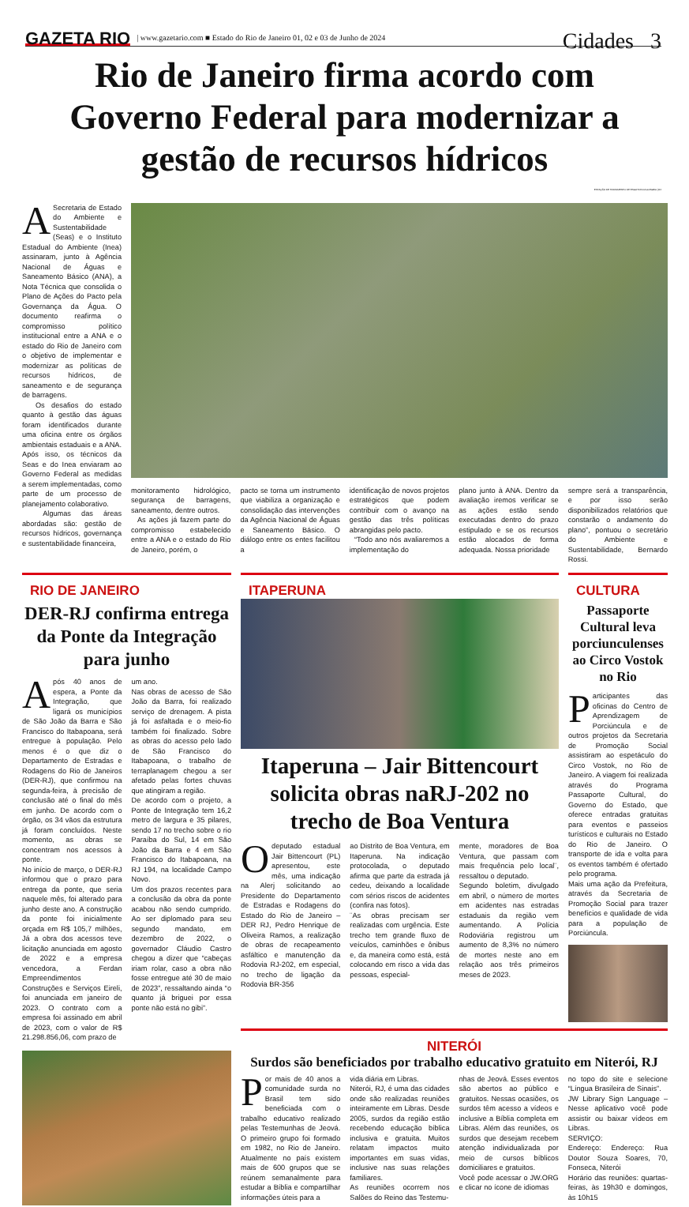GAZETA RIO | www.gazetario.com ■ Estado do Rio de Janeiro 01, 02 e 03 de Junho de 2024 Cidades 3
Rio de Janeiro firma acordo com Governo Federal para modernizar a gestão de recursos hídricos
ESTAÇÃO DE TRATAMENTO DE ESGOTOS DA ALEGRIA | RJ
ASecretaria de Estado do Ambiente e Sustentabilidade (Seas) e o Instituto Estadual do Ambiente (Inea) assinaram, junto à Agência Nacional de Águas e Saneamento Básico (ANA), a Nota Técnica que consolida o Plano de Ações do Pacto pela Governança da Água. O documento reafirma o compromisso político institucional entre a ANA e o estado do Rio de Janeiro com o objetivo de implementar e modernizar as políticas de recursos hídricos, de saneamento e de segurança de barragens.
Os desafios do estado quanto à gestão das águas foram identificados durante uma oficina entre os órgãos ambientais estaduais e a ANA. Após isso, os técnicos da Seas e do Inea enviaram ao Governo Federal as medidas a serem implementadas, como parte de um processo de planejamento colaborativo.
Algumas das áreas abordadas são: gestão de recursos hídricos, governança e sustentabilidade financeira,
monitoramento hidrológico, segurança de barragens, saneamento, dentre outros.
As ações já fazem parte do compromisso estabelecido entre a ANA e o estado do Rio de Janeiro, porém, o
pacto se torna um instrumento que viabiliza a organização e consolidação das intervenções da Agência Nacional de Águas e Saneamento Básico. O diálogo entre os entes facilitou a
identificação de novos projetos estratégicos que podem contribuir com o avanço na gestão das três políticas abrangidas pelo pacto.
“Todo ano nós avaliaremos a implementação do
plano junto à ANA. Dentro da avaliação iremos verificar se as ações estão sendo executadas dentro do prazo estipulado e se os recursos estão alocados de forma adequada. Nossa prioridade
sempre será a transparência, e por isso serão disponibilizados relatórios que constarão o andamento do plano”, pontuou o secretário do Ambiente e Sustentabilidade, Bernardo Rossi.
RIO DE JANEIRO
DER-RJ confirma entrega da Ponte da Integração para junho
Após 40 anos de espera, a Ponte da Integração, que ligará os municípios de São João da Barra e São Francisco do Itabapoana, será entregue à população. Pelo menos é o que diz o Departamento de Estradas e Rodagens do Rio de Janeiros (DER-RJ), que confirmou na segunda-feira, à precisão de conclusão até o final do mês em junho. De acordo com o órgão, os 34 vãos da estrutura já foram concluídos. Neste momento, as obras se concentram nos acessos à ponte.
No início de março, o DER-RJ informou que o prazo para entrega da ponte, que seria naquele mês, foi alterado para junho deste ano. A construção da ponte foi inicialmente orçada em R$ 105,7 milhões, Já a obra dos acessos teve licitação anunciada em agosto de 2022 e a empresa vencedora, a Ferdan Empreendimentos Construções e Serviços Eireli, foi anunciada em janeiro de 2023. O contrato com a empresa foi assinado em abril de 2023, com o valor de R$ 21.298.856,06, com prazo de
um ano.
Nas obras de acesso de São João da Barra, foi realizado serviço de drenagem. A pista já foi asfaltada e o meio-fio também foi finalizado. Sobre as obras do acesso pelo lado de São Francisco do Itabapoana, o trabalho de terraplanagem chegou a ser afetado pelas fortes chuvas que atingiram a região.
De acordo com o projeto, a Ponte de Integração tem 16,2 metro de largura e 35 pilares, sendo 17 no trecho sobre o rio Paraíba do Sul, 14 em São João da Barra e 4 em São Francisco do Itabapoana, na RJ 194, na localidade Campo Novo.
Um dos prazos recentes para a conclusão da obra da ponte acabou não sendo cumprido. Ao ser diplomado para seu segundo mandato, em dezembro de 2022, o governador Cláudio Castro chegou a dizer que “cabeças iriam rolar, caso a obra não fosse entregue até 30 de maio de 2023”, ressaltando ainda “o quanto já briguei por essa ponte não está no gibi”.
ITAPERUNA
Itaperuna – Jair Bittencourt solicita obras naRJ-202 no trecho de Boa Ventura
Odeputado estadual Jair Bittencourt (PL) apresentou, este mês, uma indicação na Alerj solicitando ao Presidente do Departamento de Estradas e Rodagens do Estado do Rio de Janeiro – DER RJ, Pedro Henrique de Oliveira Ramos, a realização de obras de recapeamento asfáltico e manutenção da Rodovia RJ-202, em especial, no trecho de ligação da Rodovia BR-356
ao Distrito de Boa Ventura, em Itaperuna. Na indicação protocolada, o deputado afirma que parte da estrada já cedeu, deixando a localidade com sérios riscos de acidentes (confira nas fotos).
¨As obras precisam ser realizadas com urgência. Este trecho tem grande fluxo de veículos, caminhões e ônibus e, da maneira como está, está colocando em risco a vida das pessoas, especial-
mente, moradores de Boa Ventura, que passam com mais frequência pelo local¨, ressaltou o deputado.
Segundo boletim, divulgado em abril, o número de mortes em acidentes nas estradas estaduais da região vem aumentando. A Polícia Rodoviária registrou um aumento de 8,3% no número de mortes neste ano em relação aos três primeiros meses de 2023.
CULTURA
Passaporte Cultural leva porciunculenses ao Circo Vostok no Rio
Participantes das oficinas do Centro de Aprendizagem de Porciúncula e de outros projetos da Secretaria de Promoção Social assistiram ao espetáculo do Circo Vostok, no Rio de Janeiro. A viagem foi realizada através do Programa Passaporte Cultural, do Governo do Estado, que oferece entradas gratuitas para eventos e passeios turísticos e culturais no Estado do Rio de Janeiro. O transporte de ida e volta para os eventos também é ofertado pelo programa.
Mais uma ação da Prefeitura, através da Secretaria de Promoção Social para trazer benefícios e qualidade de vida para a população de Porciúncula.
NITERÓI
Surdos são beneficiados por trabalho educativo gratuito em Niterói, RJ
Por mais de 40 anos a comunidade surda no Brasil tem sido beneficiada com o trabalho educativo realizado pelas Testemunhas de Jeová. O primeiro grupo foi formado em 1982, no Rio de Janeiro. Atualmente no país existem mais de 600 grupos que se reúnem semanalmente para estudar a Bíblia e compartilhar informações úteis para a
vida diária em Libras.
Niterói, RJ, é uma das cidades onde são realizadas reuniões inteiramente em Libras. Desde 2005, surdos da região estão recebendo educação bíblica inclusiva e gratuita. Muitos relatam impactos muito importantes em suas vidas, inclusive nas suas relações familiares.
As reuniões ocorrem nos Salões do Reino das Testemu-
nhas de Jeová. Esses eventos são abertos ao público e gratuitos. Nessas ocasiões, os surdos têm acesso a vídeos e inclusive a Bíblia completa em Libras. Além das reuniões, os surdos que desejam recebem atenção individualizada por meio de cursos bíblicos domiciliares e gratuitos.
Você pode acessar o JW.ORG e clicar no ícone de idiomas
no topo do site e selecione “Língua Brasileira de Sinais”.
JW Library Sign Language – Nesse aplicativo você pode assistir ou baixar vídeos em Libras.
SERVIÇO:
Endereço: Endereço: Rua Doutor Souza Soares, 70, Fonseca, Niterói
Horário das reuniões: quartas-feiras, às 19h30 e domingos, às 10h15